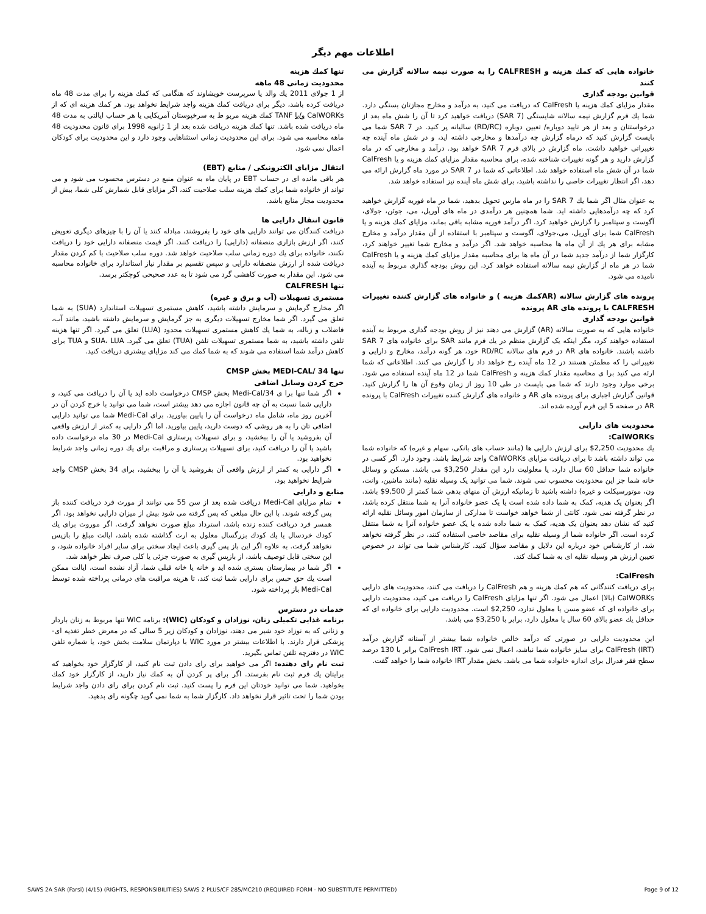اطلاعات مهم دیگر
خانواده هایی که کمك هزینه و CALFRESH را به صورت نیمه سالانه گزارش می کنند
قوانین بودجه گذاری
مقدار مزایای کمك هزینه یا CalFresh که دریافت می کنید، به درآمد و مخارج مجازتان بستگی دارد. شما یك فرم گزارش نیمه سالانه شایستگی (SAR 7) دریافت خواهید کرد تا آن را شش ماه بعد از درخواستتان و بعد از هر تایید دوباره/ تعیین دوباره (RD/RC) سالیانه پر کنید. در SAR 7 شما می بایست گزارش کنید که درماه گزارش چه درآمدها و مخارجی داشته اید، و در شش ماه آینده چه تغییراتی خواهید داشت. ماه گزارش در بالای فرم SAR 7 خواهد بود. درآمد و مخارجی که در ماه گزارش دارید و هر گونه تغییرات شناخته شده، برای محاسبه مقدار مزایای کمك هزینه و یا CalFresh شما در آن شش ماه استفاده خواهد شد. اطلاعاتی که شما در SAR 7 در مورد ماه گزارش ارائه می دهد، اگر انتظار تغییرات خاصی را نداشته باشید، برای شش ماه آینده نیز استفاده خواهد شد.
به عنوان مثال اگر شما یك SAR 7 را در ماه مارس تحویل بدهید، شما در ماه فوریه گزارش خواهید کرد که چه درآمدهایی داشته اید. شما همچنین هر درآمدی در ماه های آوریل، می، جوئن، جولای، آگوست و سپتامبر را گزارش خواهید کرد. اگر درآمد فوریه مشابه باقی بماند، مزایای کمك هزینه و یا CalFresh شما برای آوریل، می،جولای، آگوست و سپتامبر با استفاده از آن مقدار درآمد و مخارج مشابه برای هر یك از آن ماه ها محاسبه خواهد شد. اگر درآمد و مخارج شما تغییر خواهند کرد، کارگزار شما از درآمد جدید شما در آن ماه ها برای محاسبه مقدار مزایای کمك هزینه و یا CalFresh شما در هر ماه از گزارش نیمه سالانه استفاده خواهد کرد. این روش بودجه گذاری مربوط به آینده نامیده می شود.
پرونده های گزارش سالانه (ARکمك هزینه ) و خانواده های گزارش کننده تغییرات CALFRESH با پرونده های AR پرونده
قوانین بودجه گذاری
خانواده هایی که به صورت سالانه (AR) گزارش می دهند نیز از روش بودجه گذاری مربوط به آینده استفاده خواهند کرد، مگر اینکه یک گزارش منظم در یك فرم مانند SAR برای خانواده های SAR 7 داشته باشند. خانواده های AR در فرم های سالانه RD/RC خود، هر گونه درآمد، مخارج و دارایی و تغییراتی را که مطمئن هستند در 12 ماه آینده رخ خواهد داد را گزارش می کنند. اطلاعاتی که شما ارئه می کنید برا ی محاسبه مقدار کمك هزینه و CalFresh شما در 12 ماه آینده استفاده می شود. برخی موارد وجود دارند که شما می بایست در طی 10 روز از زمان وقوع آن ها را گزارش کنید. قوانین گزارش اجباری برای پرونده های AR و خانواده های گزارش کننده تغییرات CalFresh با پرونده AR در صفحه 5 این فرم آورده شده اند.
محدودیت های دارایی
CalWORKs:
یك محدودیت 2,250$ برای ارزش دارایی ها (مانند حساب های بانکی، سهام و غیره) که خانواده شما می تواند داشته باشد تا برای دریافت مزایای CalWORKs واجد شرایط باشد، وجود دارد. اگر کسی در خانواده شما حداقل 60 سال دارد، یا معلولیت دارد این مقدار 3,250$ می باشد. مسکن و وسائل خانه شما جز این محدودیت محسوب نمی شوند. شما می توانید یک وسیله نقلیه (مانند ماشین، وانت، ون، موتورسیکلت و غیره) داشته باشید تا زمانیکه ارزش آن منهای بدهی شما کمتر از 9,500$ باشد. اگر بعنوان یک هدیه، کمک به شما داده شده است یا یک عضو خانواده آنرا به شما منتقل کرده باشد، در نظر گرفته نمی شود. کانتی از شما خواهد خواست تا مدارکی از سازمان امور وسائل نقلیه ارائه کنید که نشان دهد بعنوان یک هدیه، کمک به شما داده شده یا یک عضو خانواده آنرا به شما منتقل کرده است. اگر خانواده شما از وسیله نقلیه برای مقاصد خاصی استفاده کنند، در نظر گرفته نخواهد شد. از کارشناس خود درباره این دلایل و مقاصد سؤال کنید. کارشناس شما می تواند در خصوص تعیین ارزش هر وسیله نقلیه ای به شما کمك کند.
CalFresh:
برای دریافت کنندگانی که هم کمك هزینه و هم CalFresh را دریافت می کنند، محدودیت های دارایی CalWORKs (بالا) اعمال می شود. اگر تنها مزایای CalFresh را دریافت می کنید، محدودیت دارایی برای خانواده ای که عضو مسن یا معلول ندارد، 2,250$ است. محدودیت دارایی برای خانواده ای که حداقل یك عضو بالای 60 سال یا معلول دارد، برابر با 3,250$ می باشد.
این محدودیت دارایی در صورتی که درآمد خالص خانواده شما بیشتر از آستانه گزارش درآمد CalFresh (IRT) برای سایز خانواده شما نباشد، اعمال نمی شود. CalFresh IRT برابر با 130 درصد سطح فقر فدرال برای اندازه خانواده شما می باشد. بخش مقدار IRT خانواده شما را خواهد گفت.
تنها کمك هزینه
محدودیت زمانی 48 ماهه
از 1 جولای 2011 یك والد یا سرپرست خویشاوند که هنگامی که کمك هزینه را برای مدت 48 ماه دریافت کرده باشد، دیگر برای دریافت کمك هزینه واجد شرایط نخواهد بود. هر کمك هزینه ای که از CalWORKs و/یا TANF کمك هزینه مربو ط به سرخپوستان آمریکایی یا هر حساب ایالتی به مدت 48 ماه دریافت شده باشد. تنها کمك هزینه دریافت شده بعد از 1 ژانویه 1998 برای قانون محدودیت 48 ماهه محاسبه می شود. برای این محدودیت زمانی استثناهایی وجود دارد و این محدودیت برای کودکان اعمال نمی شود.
انتقال مزایای الکترونیکی / منابع (EBT)
هر باقی مانده ای در حساب EBT در پایان ماه به عنوان منبع در دسترس محسوب می شود و می تواند از خانواده شما برای کمك هزینه سلب صلاحیت کند، اگر مزایای قابل شمارش کلی شما، بیش از محدودیت مجاز منابع باشد.
قانون انتقال دارایی ها
دریافت کنندگان می توانند دارایی های خود را بفروشند، مبادله کنند یا آن را با چیزهای دیگری تعویض کنند، اگر ارزش بازاری منصفانه (دارایی) را دریافت کنند. اگر قیمت منصفانه دارایی خود را دریافت نکنند، خانواده برای یك دوره زمانی سلب صلاحیت خواهد شد. دوره سلب صلاحیت با کم کردن مقدار دریافت شده از ارزش منصفانه دارایی و سپس تقسیم بر مقدار نیاز استاندارد برای خانواده محاسبه می شود. این مقدار به صورت کاهشی گرد می شود تا به عدد صحیحی کوچکتر برسد.
تنها CALFRESH
مستمری تسهیلات (آب و برق و غیره)
اگر مخارج گرمایش و سرمایش داشته باشید، کاهش مستمری تسهیلات استاندارد (SUA) به شما تعلق می گیرد. اگر شما مخارج تسهیلات دیگری به جز گرمایش و سرمایش داشته باشید، مانند آب، فاضلاب و زباله، به شما یك کاهش مستمری تسهیلات محدود (LUA) تعلق می گیرد. اگر تنها هزینه تلفن داشته باشید، به شما مستمری تسهیلات تلفن (TUA) تعلق می گیرد. SUA، LUA و TUA برای کاهش درآمد شما استفاده می شوند که به شما کمك می کند مزایای بیشتری دریافت کنید.
تنها 34 /MEDI-CAL بخش CMSP
خرج کردن وسایل اضافی
اگر شما تنها برا ی Medi-Cal/34 بخش CMSP درخواست داده اید یا آن را دریافت می کنید، و دارایی شما نسبت به آن چه قانون اجازه می دهد بیشتر است، شما می توانید با خرج کردن آن در آخرین روز ماه، شامل ماه درخواست آن را پایین بیاورید. برای Medi-Cal شما می توانید دارایی اضافی تان را به هر روشی که دوست دارید، پایین بیاورید. اما اگر دارایی به کمتر از ارزش واقعی آن بفروشید یا آن را ببخشید، و برای تسهیلات پرستاری Medi-Cal در 30 ماه درخواست داده باشید یا آن را دریافت کنید، برای تسهیلات پرستاری و مراقبت برای یك دوره زمانی واجد شرایط نخواهید بود.
اگر دارایی به کمتر از ارزش واقعی آن بفروشید یا آن را ببخشید، برای 34 بخش CMSP واجد شرایط نخواهید بود.
منابع و دارایی
تمام مزایای Medi-Cal دریافت شده بعد از سن 55 می توانند از مورث فرد دریافت کننده باز پس گرفته شوند. با این حال مبلغی که پس گرفته می شود بیش از میزان دارایی نخواهد بود. اگر همسر فرد دریافت کننده زنده باشد، استرداد مبلغ صورت نخواهد گرفت. اگر موروث برای یك کودك خردسال یا یك کودك بزرگسال معلول به ارث گذاشته شده باشد، ایالت مبلغ را بازپس نخواهد گرفت. به علاوه اگر این باز پس گیری باعث ایجاد سختی برای سایر افراد خانواده شود، و این سختی قابل توصیف باشد، از بازپس گیری به صورت جزئی یا کلی صرف نظر خواهد شد.
اگر شما در بیمارستان بستری شده اید و خانه یا خانه قبلی شما، آزاد نشده است، ایالت ممکن است یك حق حبس برای دارایی شما ثبت کند، تا هزینه مراقبت های درمانی پرداخته شده توسط Medi-Cal باز پرداخته شود.
خدمات در دسترس
برنامه غذایی تکمیلی زنان، نوزادان و کودکان (WIC): برنامه WIC تنها مربوط به زنان باردار و زنانی که به نوزاد خود شیر می دهند، نوزادان و کودکان زیر 5 سالی که در معرض خطر تغذیه ای-پزشکی قرار دارند. با اطلاعات بیشتر در مورد WIC با دپارتمان سلامت بخش خود، یا شماره تلفن WIC در دفترچه تلفن تماس بگیرید.
ثبت نام رای دهنده: اگر می خواهید برای رای دادن ثبت نام کنید، از کارگزار خود بخواهید که برایتان یك فرم ثبت نام بفرستد. اگر برای پر کردن آن به کمك نیاز دارید، از کارگزار خود کمك بخواهید. شما می توانید خودتان این فرم را پست کنید. ثبت نام کردن برای رای دادن واجد شرایط بودن شما را تحت تاثیر قرار نخواهد داد. کارگزار شما به شما نمی گوید چگونه رای بدهید.
SAWS 2A SAR (Farsi) (4/15) (RIGHTS, RESPONSIBILITIES) SAWS 2 PLUS/CF 285/MC210 (REQUIRED FORM - NO SUBSTITUTE PERMITTED) Page 9 of 12